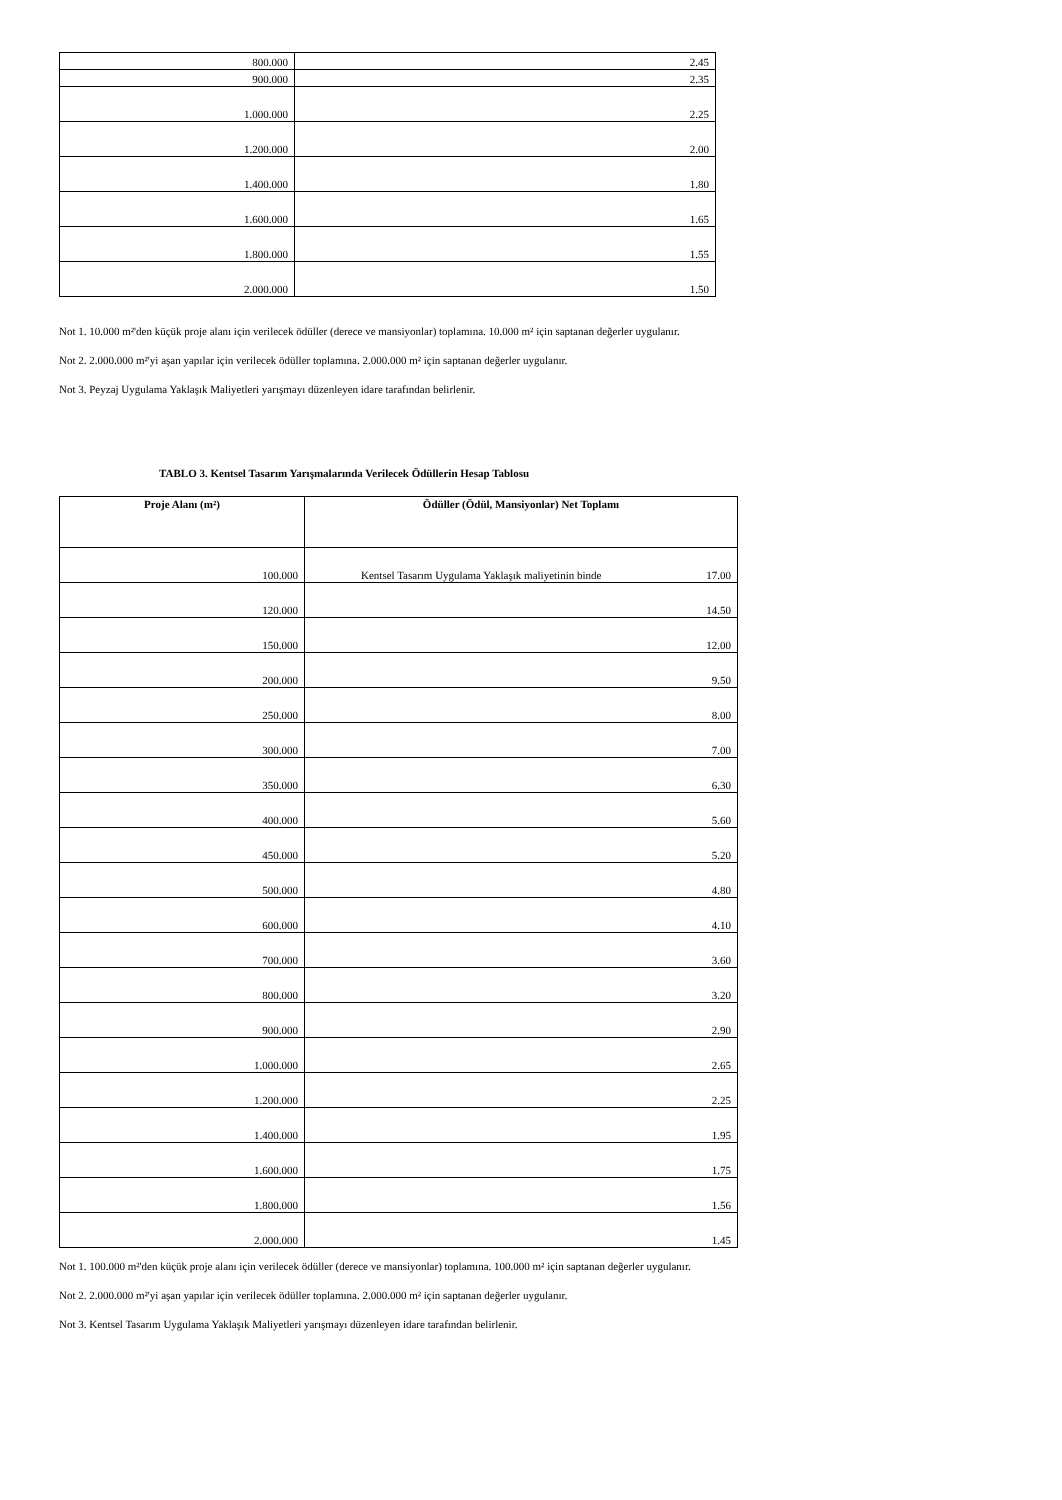| 800.000 | 2.45 |
| 900.000 | 2.35 |
| 1.000.000 | 2.25 |
| 1.200.000 | 2.00 |
| 1.400.000 | 1.80 |
| 1.600.000 | 1.65 |
| 1.800.000 | 1.55 |
| 2.000.000 | 1.50 |
Not 1. 10.000 m²'den küçük proje alanı için verilecek ödüller (derece ve mansiyonlar) toplamına. 10.000 m² için saptanan değerler uygulanır.
Not 2. 2.000.000 m²'yi aşan yapılar için verilecek ödüller toplamına. 2.000.000 m² için saptanan değerler uygulanır.
Not 3. Peyzaj Uygulama Yaklaşık Maliyetleri yarışmayı düzenleyen idare tarafından belirlenir.
TABLO 3. Kentsel Tasarım Yarışmalarında Verilecek Ödüllerin Hesap Tablosu
| Proje Alanı (m²) | Ödüller (Ödül, Mansiyonlar) Net Toplamı |
| --- | --- |
| 100.000 | Kentsel Tasarım Uygulama Yaklaşık maliyetinin binde 17.00 |
| 120.000 | 14.50 |
| 150.000 | 12.00 |
| 200.000 | 9.50 |
| 250.000 | 8.00 |
| 300.000 | 7.00 |
| 350.000 | 6.30 |
| 400.000 | 5.60 |
| 450.000 | 5.20 |
| 500.000 | 4.80 |
| 600.000 | 4.10 |
| 700.000 | 3.60 |
| 800.000 | 3.20 |
| 900.000 | 2.90 |
| 1.000.000 | 2.65 |
| 1.200.000 | 2.25 |
| 1.400.000 | 1.95 |
| 1.600.000 | 1.75 |
| 1.800.000 | 1.56 |
| 2.000.000 | 1.45 |
Not 1. 100.000 m²'den küçük proje alanı için verilecek ödüller (derece ve mansiyonlar) toplamına. 100.000 m² için saptanan değerler uygulanır.
Not 2. 2.000.000 m²'yi aşan yapılar için verilecek ödüller toplamına. 2.000.000 m² için saptanan değerler uygulanır.
Not 3. Kentsel Tasarım Uygulama Yaklaşık Maliyetleri yarışmayı düzenleyen idare tarafından belirlenir.